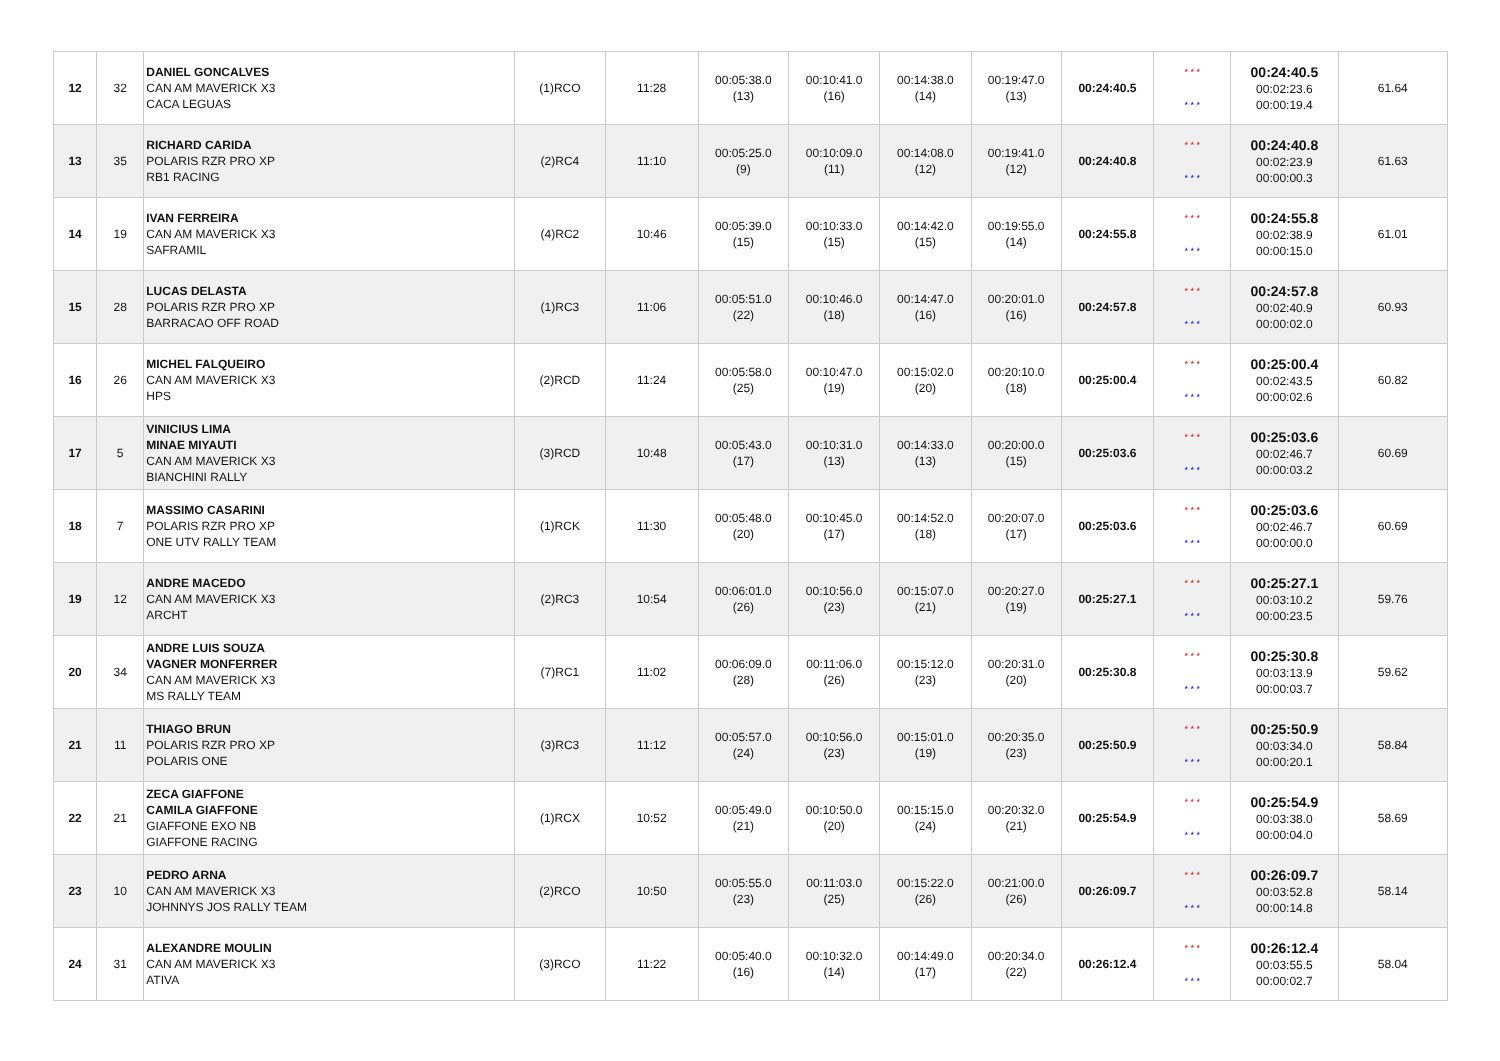| 12 | 32 | DANIEL GONCALVES CAN AM MAVERICK X3 CACA LEGUAS | (1)RCO | 11:28 | 00:05:38.0 (13) | 00:10:41.0 (16) | 00:14:38.0 (14) | 00:19:47.0 (13) | 00:24:40.5 | * * * * * * | 00:24:40.5 00:02:23.6 00:00:19.4 | 61.64 |
| 13 | 35 | RICHARD CARIDA POLARIS RZR PRO XP RB1 RACING | (2)RC4 | 11:10 | 00:05:25.0 (9) | 00:10:09.0 (11) | 00:14:08.0 (12) | 00:19:41.0 (12) | 00:24:40.8 | * * * * * * | 00:24:40.8 00:02:23.9 00:00:00.3 | 61.63 |
| 14 | 19 | IVAN FERREIRA CAN AM MAVERICK X3 SAFRAMIL | (4)RC2 | 10:46 | 00:05:39.0 (15) | 00:10:33.0 (15) | 00:14:42.0 (15) | 00:19:55.0 (14) | 00:24:55.8 | * * * * * * | 00:24:55.8 00:02:38.9 00:00:15.0 | 61.01 |
| 15 | 28 | LUCAS DELASTA POLARIS RZR PRO XP BARRACAO OFF ROAD | (1)RC3 | 11:06 | 00:05:51.0 (22) | 00:10:46.0 (18) | 00:14:47.0 (16) | 00:20:01.0 (16) | 00:24:57.8 | * * * * * * | 00:24:57.8 00:02:40.9 00:00:02.0 | 60.93 |
| 16 | 26 | MICHEL FALQUEIRO CAN AM MAVERICK X3 HPS | (2)RCD | 11:24 | 00:05:58.0 (25) | 00:10:47.0 (19) | 00:15:02.0 (20) | 00:20:10.0 (18) | 00:25:00.4 | * * * * * * | 00:25:00.4 00:02:43.5 00:00:02.6 | 60.82 |
| 17 | 5 | VINICIUS LIMA MINAE MIYAUTI CAN AM MAVERICK X3 BIANCHINI RALLY | (3)RCD | 10:48 | 00:05:43.0 (17) | 00:10:31.0 (13) | 00:14:33.0 (13) | 00:20:00.0 (15) | 00:25:03.6 | * * * * * * | 00:25:03.6 00:02:46.7 00:00:03.2 | 60.69 |
| 18 | 7 | MASSIMO CASARINI POLARIS RZR PRO XP ONE UTV RALLY TEAM | (1)RCK | 11:30 | 00:05:48.0 (20) | 00:10:45.0 (17) | 00:14:52.0 (18) | 00:20:07.0 (17) | 00:25:03.6 | * * * * * * | 00:25:03.6 00:02:46.7 00:00:00.0 | 60.69 |
| 19 | 12 | ANDRE MACEDO CAN AM MAVERICK X3 ARCHT | (2)RC3 | 10:54 | 00:06:01.0 (26) | 00:10:56.0 (23) | 00:15:07.0 (21) | 00:20:27.0 (19) | 00:25:27.1 | * * * * * * | 00:25:27.1 00:03:10.2 00:00:23.5 | 59.76 |
| 20 | 34 | ANDRE LUIS SOUZA VAGNER MONFERRER CAN AM MAVERICK X3 MS RALLY TEAM | (7)RC1 | 11:02 | 00:06:09.0 (28) | 00:11:06.0 (26) | 00:15:12.0 (23) | 00:20:31.0 (20) | 00:25:30.8 | * * * * * * | 00:25:30.8 00:03:13.9 00:00:03.7 | 59.62 |
| 21 | 11 | THIAGO BRUN POLARIS RZR PRO XP POLARIS ONE | (3)RC3 | 11:12 | 00:05:57.0 (24) | 00:10:56.0 (23) | 00:15:01.0 (19) | 00:20:35.0 (23) | 00:25:50.9 | * * * * * * | 00:25:50.9 00:03:34.0 00:00:20.1 | 58.84 |
| 22 | 21 | ZECA GIAFFONE CAMILA GIAFFONE GIAFFONE EXO NB GIAFFONE RACING | (1)RCX | 10:52 | 00:05:49.0 (21) | 00:10:50.0 (20) | 00:15:15.0 (24) | 00:20:32.0 (21) | 00:25:54.9 | * * * * * * | 00:25:54.9 00:03:38.0 00:00:04.0 | 58.69 |
| 23 | 10 | PEDRO ARNA CAN AM MAVERICK X3 JOHNNYS JOS RALLY TEAM | (2)RCO | 10:50 | 00:05:55.0 (23) | 00:11:03.0 (25) | 00:15:22.0 (26) | 00:21:00.0 (26) | 00:26:09.7 | * * * * * * | 00:26:09.7 00:03:52.8 00:00:14.8 | 58.14 |
| 24 | 31 | ALEXANDRE MOULIN CAN AM MAVERICK X3 ATIVA | (3)RCO | 11:22 | 00:05:40.0 (16) | 00:10:32.0 (14) | 00:14:49.0 (17) | 00:20:34.0 (22) | 00:26:12.4 | * * * * * * | 00:26:12.4 00:03:55.5 00:00:02.7 | 58.04 |